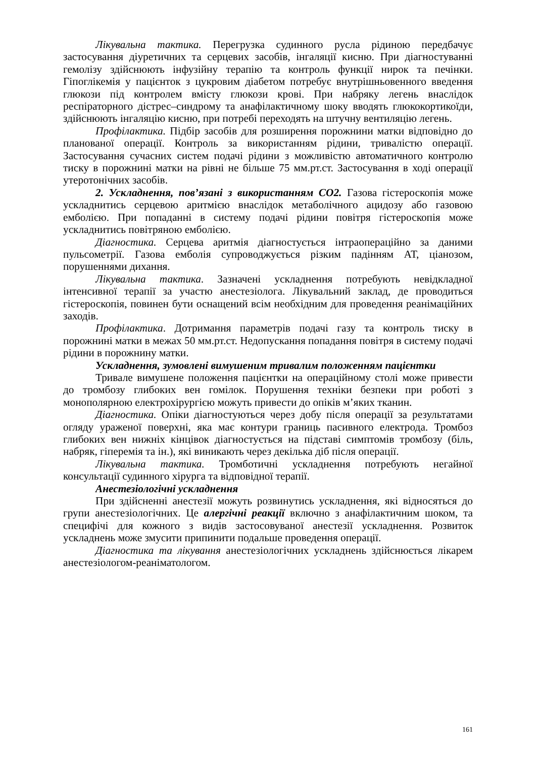Лікувальна тактика. Перегрузка судинного русла рідиною передбачує застосування діуретичних та серцевих засобів, інгаляції кисню. При діагностуванні гемолізу здійснюють інфузійну терапію та контроль функції нирок та печінки. Гіпоглікемія у пацієнток з цукровим діабетом потребує внутрішньовенного введення глюкози під контролем вмісту глюкози крові. При набряку легень внаслідок респіраторного дістрес–синдрому та анафілактичному шоку вводять глюкокортикоїди, здійснюють інгаляцію кисню, при потребі переходять на штучну вентиляцію легень.
Профілактика. Підбір засобів для розширення порожнини матки відповідно до планованої операції. Контроль за використанням рідини, тривалістю операції. Застосування сучасних систем подачі рідини з можливістю автоматичного контролю тиску в порожнині матки на рівні не більше 75 мм.рт.ст. Застосування в ході операції утеротонічних засобів.
2. Ускладнення, пов’язані з використанням СО2. Газова гістероскопія може ускладнитись серцевою аритмією внаслідок метаболічного ацидозу або газовою емболією. При попаданні в систему подачі рідини повітря гістероскопія може ускладнитись повітряною емболією.
Діагностика. Серцева аритмія діагностується інтраопераційно за даними пульсометрії. Газова емболія супроводжується різким падінням АТ, ціанозом, порушеннями дихання.
Лікувальна тактика. Зазначені ускладнення потребують невідкладної інтенсивної терапії за участю анестезіолога. Лікувальний заклад, де проводиться гістероскопія, повинен бути оснащений всім необхідним для проведення реанімаційних заходів.
Профілактика. Дотримання параметрів подачі газу та контроль тиску в порожнині матки в межах 50 мм.рт.ст. Недопускання попадання повітря в систему подачі рідини в порожнину матки.
Ускладнення, зумовлені вимушеним тривалим положенням пацієнтки
Тривале вимушене положення пацієнтки на операційному столі може привести до тромбозу глибоких вен гомілок. Порушення техніки безпеки при роботі з монополярною електрохірургією можуть привести до опіків м’яких тканин.
Діагностика. Опіки діагностуються через добу після операції за результатами огляду ураженої поверхні, яка має контури границь пасивного електрода. Тромбоз глибоких вен нижніх кінцівок діагностується на підставі симптомів тромбозу (біль, набряк, гіперемія та ін.), які виникають через декілька діб після операції.
Лікувальна тактика. Тромботичні ускладнення потребують негайної консультації судинного хірурга та відповідної терапії.
Анестезіологічні ускладнення
При здійсненні анестезії можуть розвинутись ускладнення, які відносяться до групи анестезіологічних. Це алергічні реакції включно з анафілактичним шоком, та специфічі для кожного з видів застосовуваної анестезії ускладнення. Розвиток ускладнень може змусити припинити подальше проведення операції.
Діагностика та лікування анестезіологічних ускладнень здійснюється лікарем анестезіологом-реаніматологом.
161